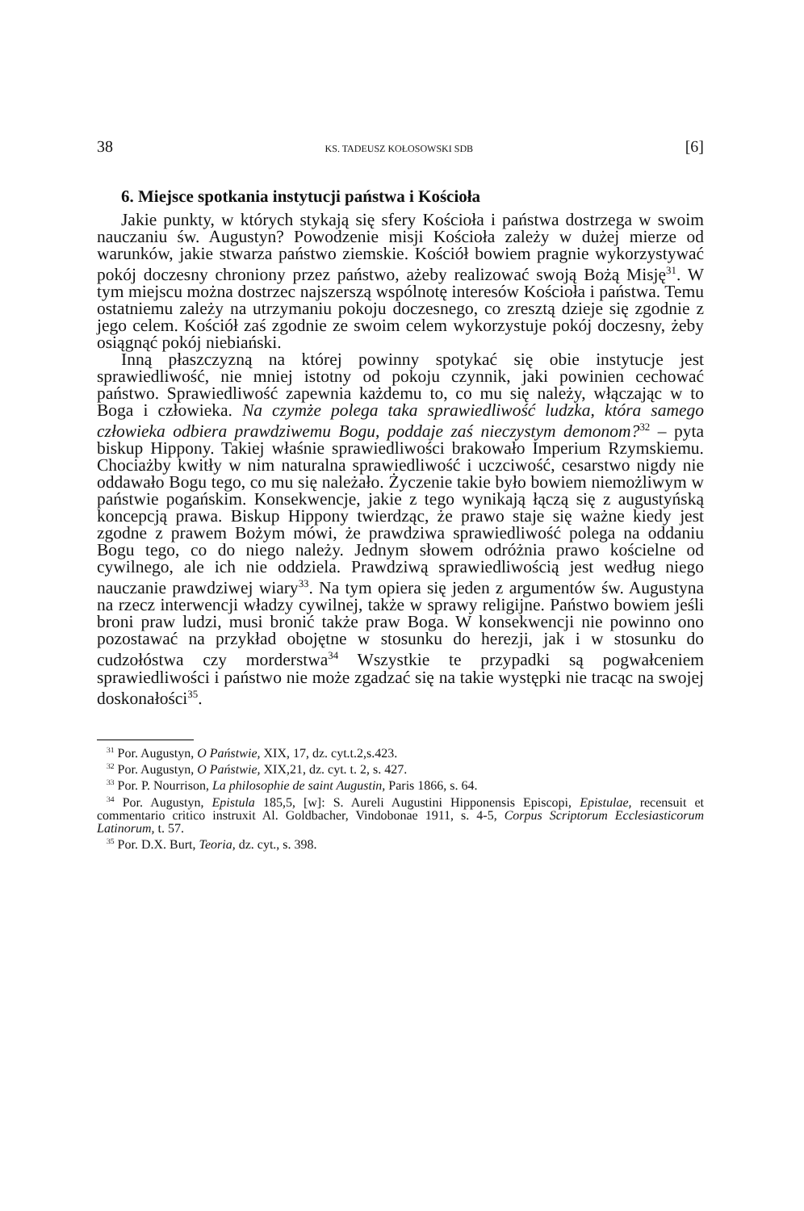38 KS. TADEUSZ KOŁOSOWSKI SDB [6]
6. Miejsce spotkania instytucji państwa i Kościoła
Jakie punkty, w których stykają się sfery Kościoła i państwa dostrzega w swoim nauczaniu św. Augustyn? Powodzenie misji Kościoła zależy w dużej mierze od warunków, jakie stwarza państwo ziemskie. Kościół bowiem pragnie wykorzystywać pokój doczesny chroniony przez państwo, ażeby realizować swoją Bożą Misję<sup>31</sup>. W tym miejscu można dostrzec najszerszą wspólnotę interesów Kościoła i państwa. Temu ostatniemu zależy na utrzymaniu pokoju doczesnego, co zresztą dzieje się zgodnie z jego celem. Kościół zaś zgodnie ze swoim celem wykorzystuje pokój doczesny, żeby osiągnąć pokój niebiański.
Inną płaszczyzną na której powinny spotykać się obie instytucje jest sprawiedliwość, nie mniej istotny od pokoju czynnik, jaki powinien cechować państwo. Sprawiedliwość zapewnia każdemu to, co mu się należy, włączając w to Boga i człowieka. Na czymże polega taka sprawiedliwość ludzka, która samego człowieka odbiera prawdziwemu Bogu, poddaje zaś nieczystym demonom?<sup>32</sup> – pyta biskup Hippony. Takiej właśnie sprawiedliwości brakowało Imperium Rzymskiemu. Chociażby kwitły w nim naturalna sprawiedliwość i uczciwość, cesarstwo nigdy nie oddawało Bogu tego, co mu się należało. Życzenie takie było bowiem niemożliwym w państwie pogańskim. Konsekwencje, jakie z tego wynikają łączą się z augustyńską koncepcją prawa. Biskup Hippony twierdząc, że prawo staje się ważne kiedy jest zgodne z prawem Bożym mówi, że prawdziwa sprawiedliwość polega na oddaniu Bogu tego, co do niego należy. Jednym słowem odróżnia prawo kościelne od cywilnego, ale ich nie oddziela. Prawdziwą sprawiedliwością jest według niego nauczanie prawdziwej wiary<sup>33</sup>. Na tym opiera się jeden z argumentów św. Augustyna na rzecz interwencji władzy cywilnej, także w sprawy religijne. Państwo bowiem jeśli broni praw ludzi, musi bronić także praw Boga. W konsekwencji nie powinno ono pozostawać na przykład obojętne w stosunku do herezji, jak i w stosunku do cudzołóstwa czy morderstwa<sup>34</sup> Wszystkie te przypadki są pogwałceniem sprawiedliwości i państwo nie może zgadzać się na takie występki nie tracąc na swojej doskonałości<sup>35</sup>.
<sup>31</sup> Por. Augustyn, O Państwie, XIX, 17, dz. cyt.t.2,s.423.
<sup>32</sup> Por. Augustyn, O Państwie, XIX,21, dz. cyt. t. 2, s. 427.
<sup>33</sup> Por. P. Nourrison, La philosophie de saint Augustin, Paris 1866, s. 64.
<sup>34</sup> Por. Augustyn, Epistula 185,5, [w]: S. Aureli Augustini Hipponensis Episcopi, Epistulae, recensuit et commentario critico instruxit Al. Goldbacher, Vindobonae 1911, s. 4-5, Corpus Scriptorum Ecclesiasticorum Latinorum, t. 57.
<sup>35</sup> Por. D.X. Burt, Teoria, dz. cyt., s. 398.